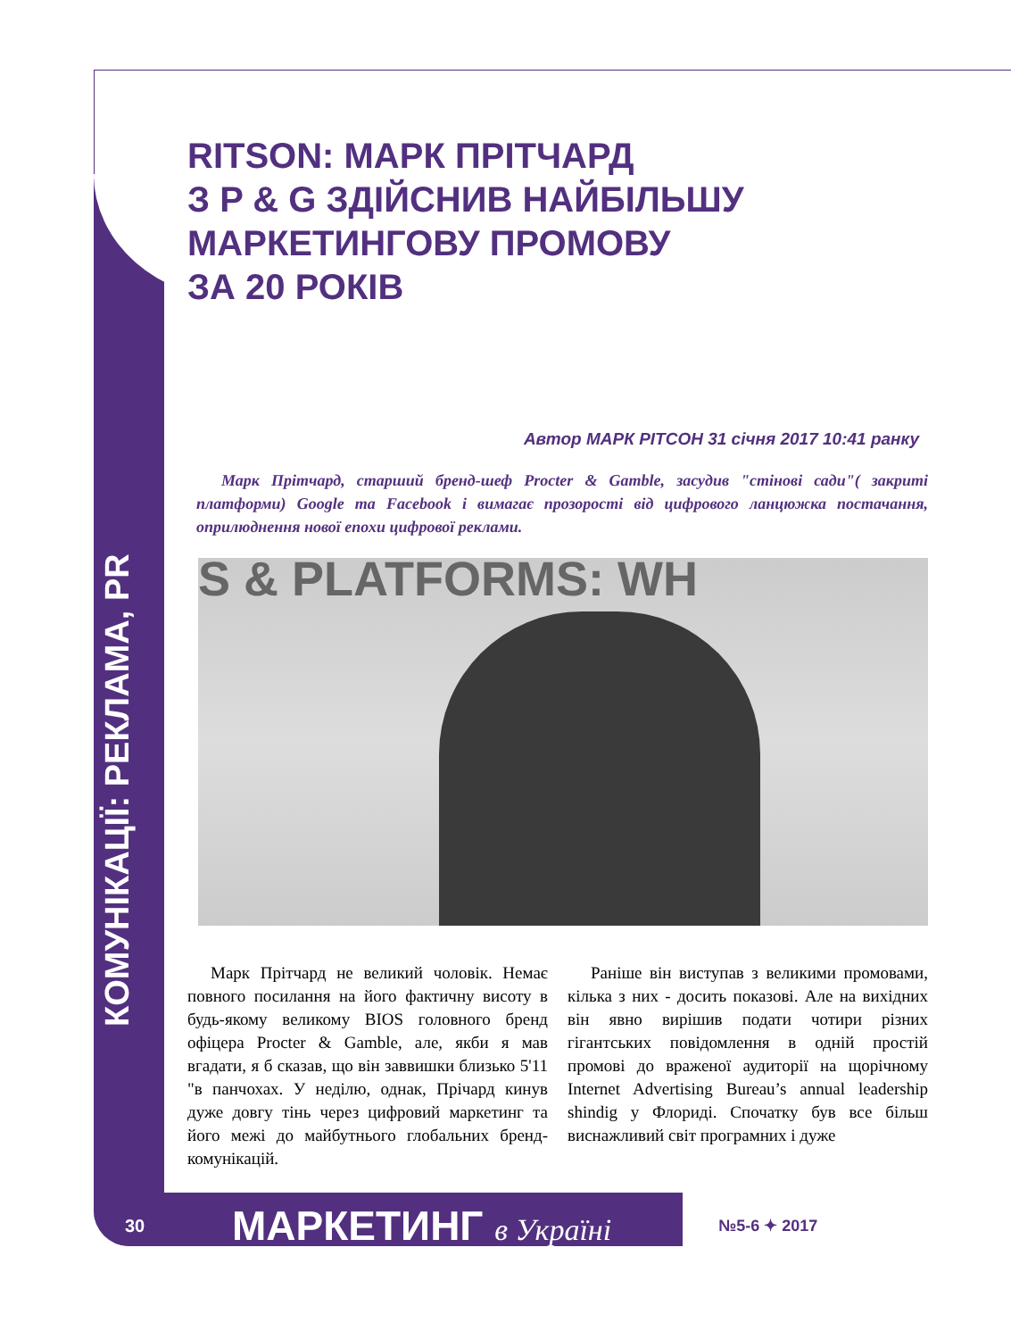КОМУНІКАЦІЇ: РЕКЛАМА, PR
RITSON: МАРК ПРІТЧАРД
З P & G ЗДІЙСНИВ НАЙБІЛЬШУ
МАРКЕТИНГОВУ ПРОМОВУ
ЗА 20 РОКІВ
Автор МАРК РІТСОН 31 січня 2017 10:41 ранку
Марк Прітчард, старший бренд-шеф Procter & Gamble, засудив "стінові сади"( закриті платформи) Google та Facebook і вимагає прозорості від цифрового ланцюжка постачання, оприлюднення нової епохи цифрової реклами.
S & PLATFORMS: WH
Марк Прітчард не великий чоловік. Немає повного посилання на його фактичну висоту в будь-якому великому BIOS головного бренд офіцера Procter & Gamble, але, якби я мав вгадати, я б сказав, що він заввишки близько 5'11 "в панчохах. У неділю, однак, Прічард кинув дуже довгу тінь через цифровий маркетинг та його межі до майбутнього глобальних бренд-комунікацій.
Раніше він виступав з великими промовами, кілька з них - досить показові. Але на вихідних він явно вирішив подати чотири різних гігантських повідомлення в одній простій промові до враженої аудиторії на щорічному Internet Advertising Bureau’s annual leadership shindig у Флориді. Спочатку був все більш виснажливий світ програмних і дуже
30 МАРКЕТИНГ в Україні №5-6 ✦ 2017